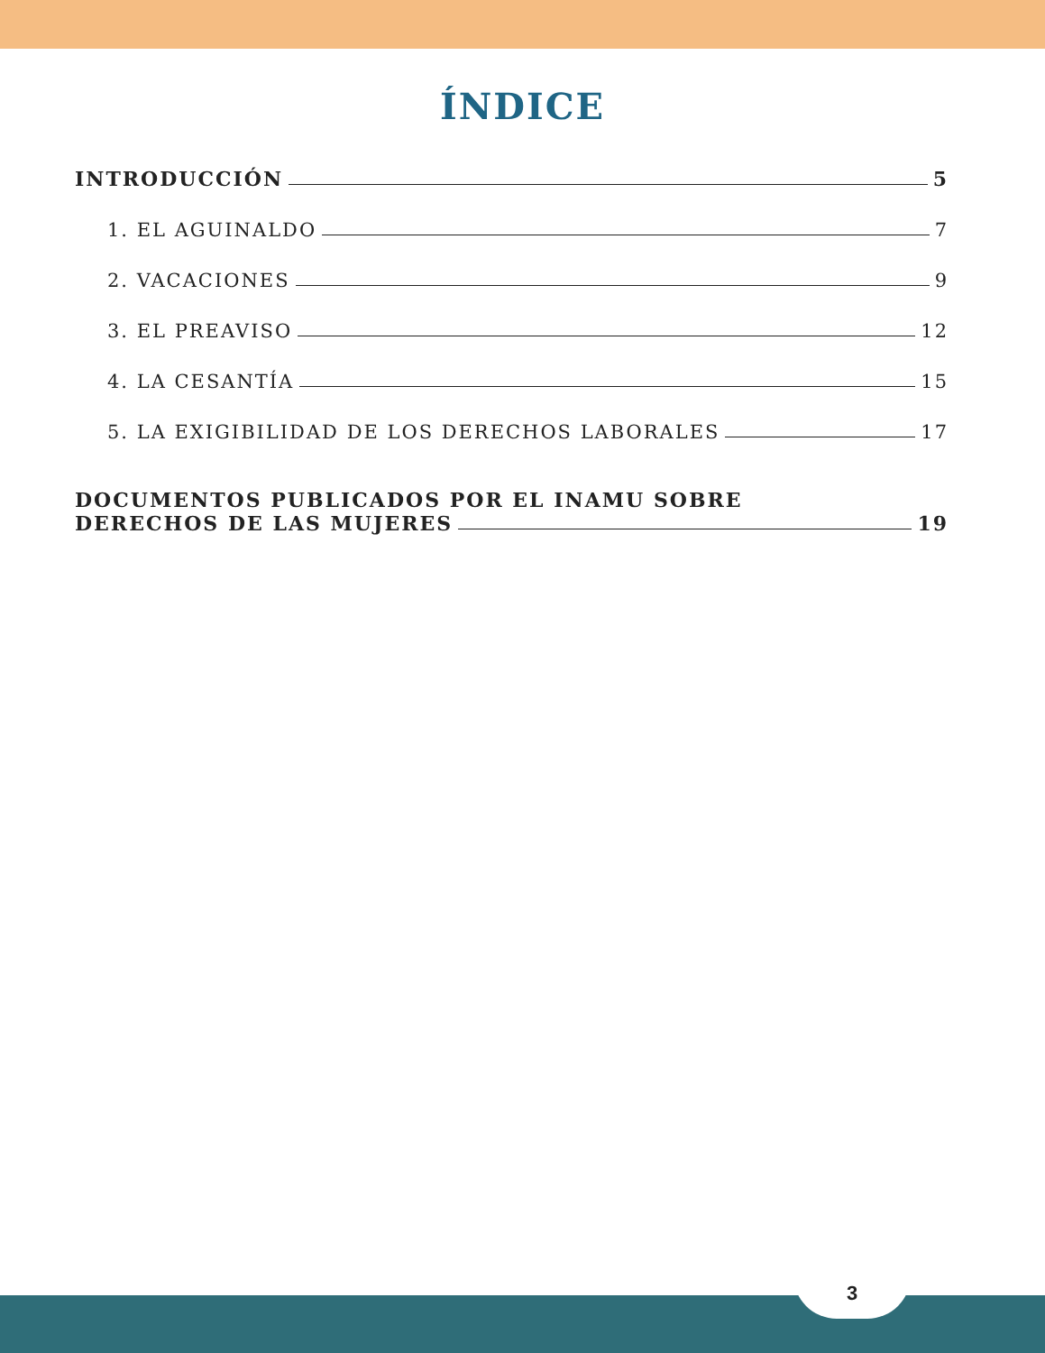ÍNDICE
INTRODUCCIÓN 5
1. EL AGUINALDO 7
2. VACACIONES 9
3. EL PREAVISO 12
4. LA CESANTÍA 15
5. LA EXIGIBILIDAD DE LOS DERECHOS LABORALES 17
DOCUMENTOS PUBLICADOS POR EL INAMU SOBRE
DERECHOS DE LAS MUJERES 19
3